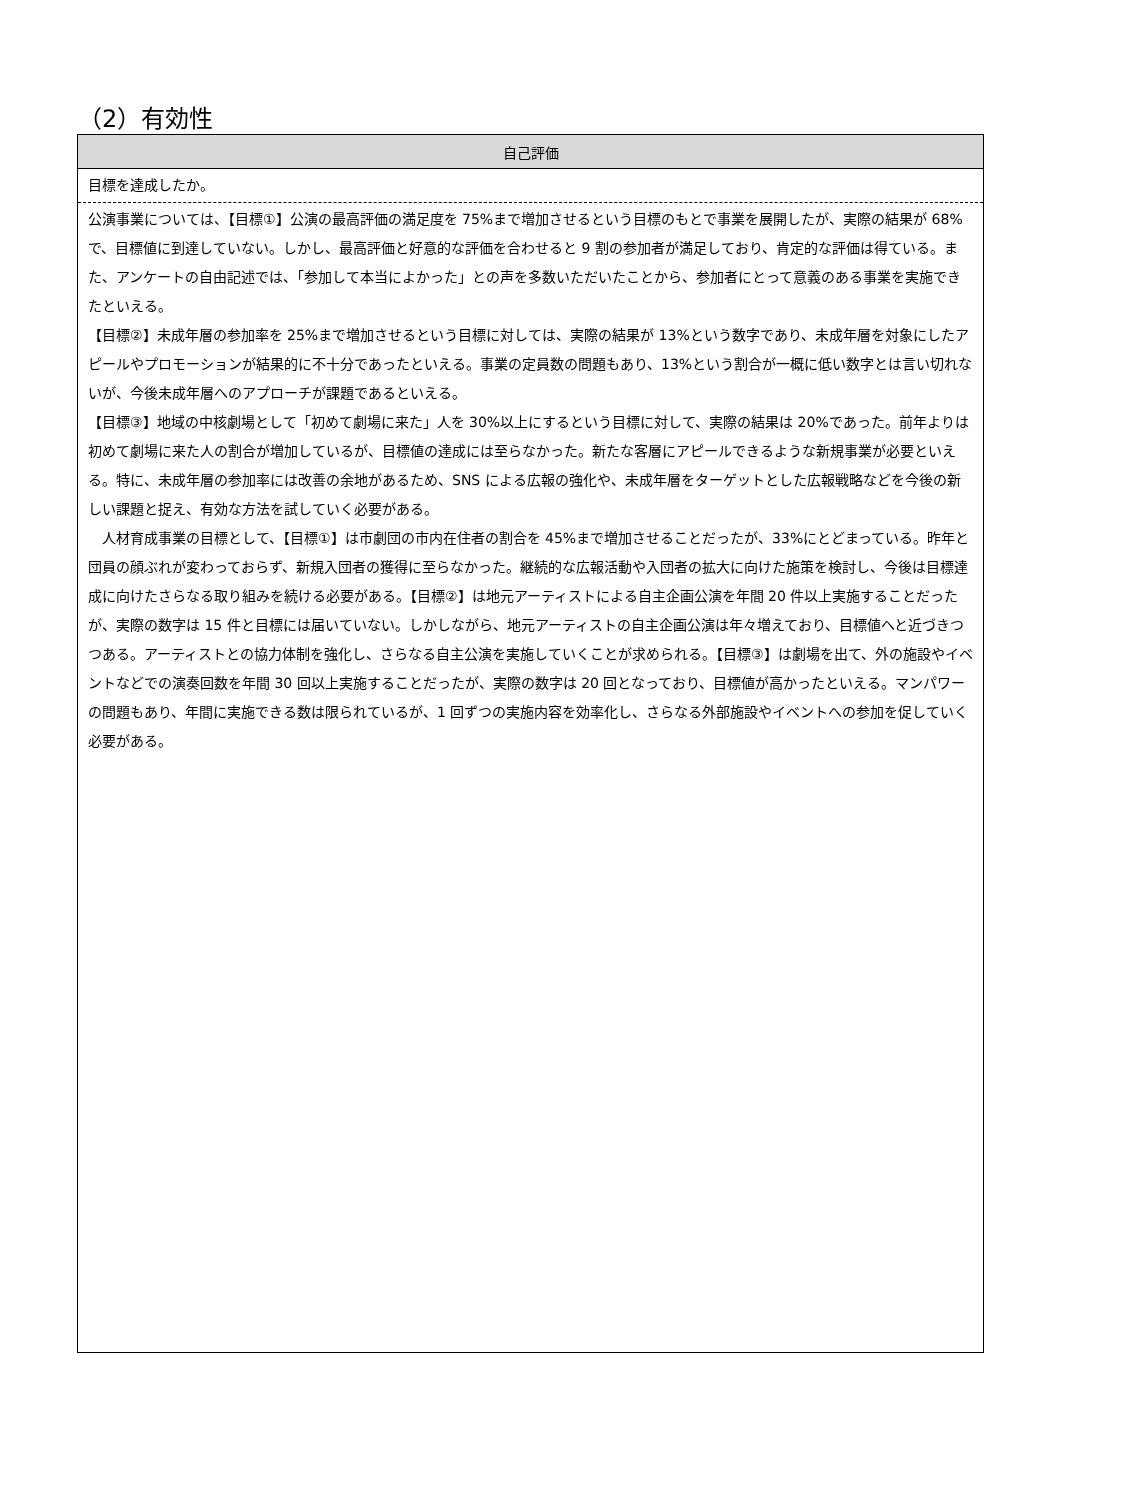（2）有効性
| 自己評価 |
| --- |
| 目標を達成したか。 |
| 公演事業については、【目標①】公演の最高評価の満足度を 75%まで増加させるという目標のもとで事業を展開したが、実際の結果が 68%で、目標値に到達していない。しかし、最高評価と好意的な評価を合わせると 9 割の参加者が満足しており、肯定的な評価は得ている。また、アンケートの自由記述では、「参加して本当によかった」との声を多数いただいたことから、参加者にとって意義のある事業を実施できたといえる。 【目標②】未成年層の参加率を 25%まで増加させるという目標に対しては、実際の結果が 13%という数字であり、未成年層を対象にしたアピールやプロモーションが結果的に不十分であったといえる。事業の定員数の問題もあり、13%という割合が一概に低い数字とは言い切れないが、今後未成年層へのアプローチが課題であるといえる。 【目標③】地域の中核劇場として「初めて劇場に来た」人を 30%以上にするという目標に対して、実際の結果は 20%であった。前年よりは初めて劇場に来た人の割合が増加しているが、目標値の達成には至らなかった。新たな客層にアピールできるような新規事業が必要といえる。特に、未成年層の参加率には改善の余地があるため、SNS による広報の強化や、未成年層をターゲットとした広報戦略などを今後の新しい課題と捉え、有効な方法を試していく必要がある。 人材育成事業の目標として、【目標①】は市劇団の市内在住者の割合を 45%まで増加させることだったが、33%にとどまっている。昨年と団員の顔ぶれが変わっておらず、新規入団者の獲得に至らなかった。継続的な広報活動や入団者の拡大に向けた施策を検討し、今後は目標達成に向けたさらなる取り組みを続ける必要がある。【目標②】は地元アーティストによる自主企画公演を年間 20 件以上実施することだったが、実際の数字は 15 件と目標には届いていない。しかしながら、地元アーティストの自主企画公演は年々増えており、目標値へと近づきつつある。アーティストとの協力体制を強化し、さらなる自主公演を実施していくことが求められる。【目標③】は劇場を出て、外の施設やイベントなどでの演奏回数を年間 30 回以上実施することだったが、実際の数字は 20 回となっており、目標値が高かったといえる。マンパワーの問題もあり、年間に実施できる数は限られているが、1 回ずつの実施内容を効率化し、さらなる外部施設やイベントへの参加を促していく必要がある。 |